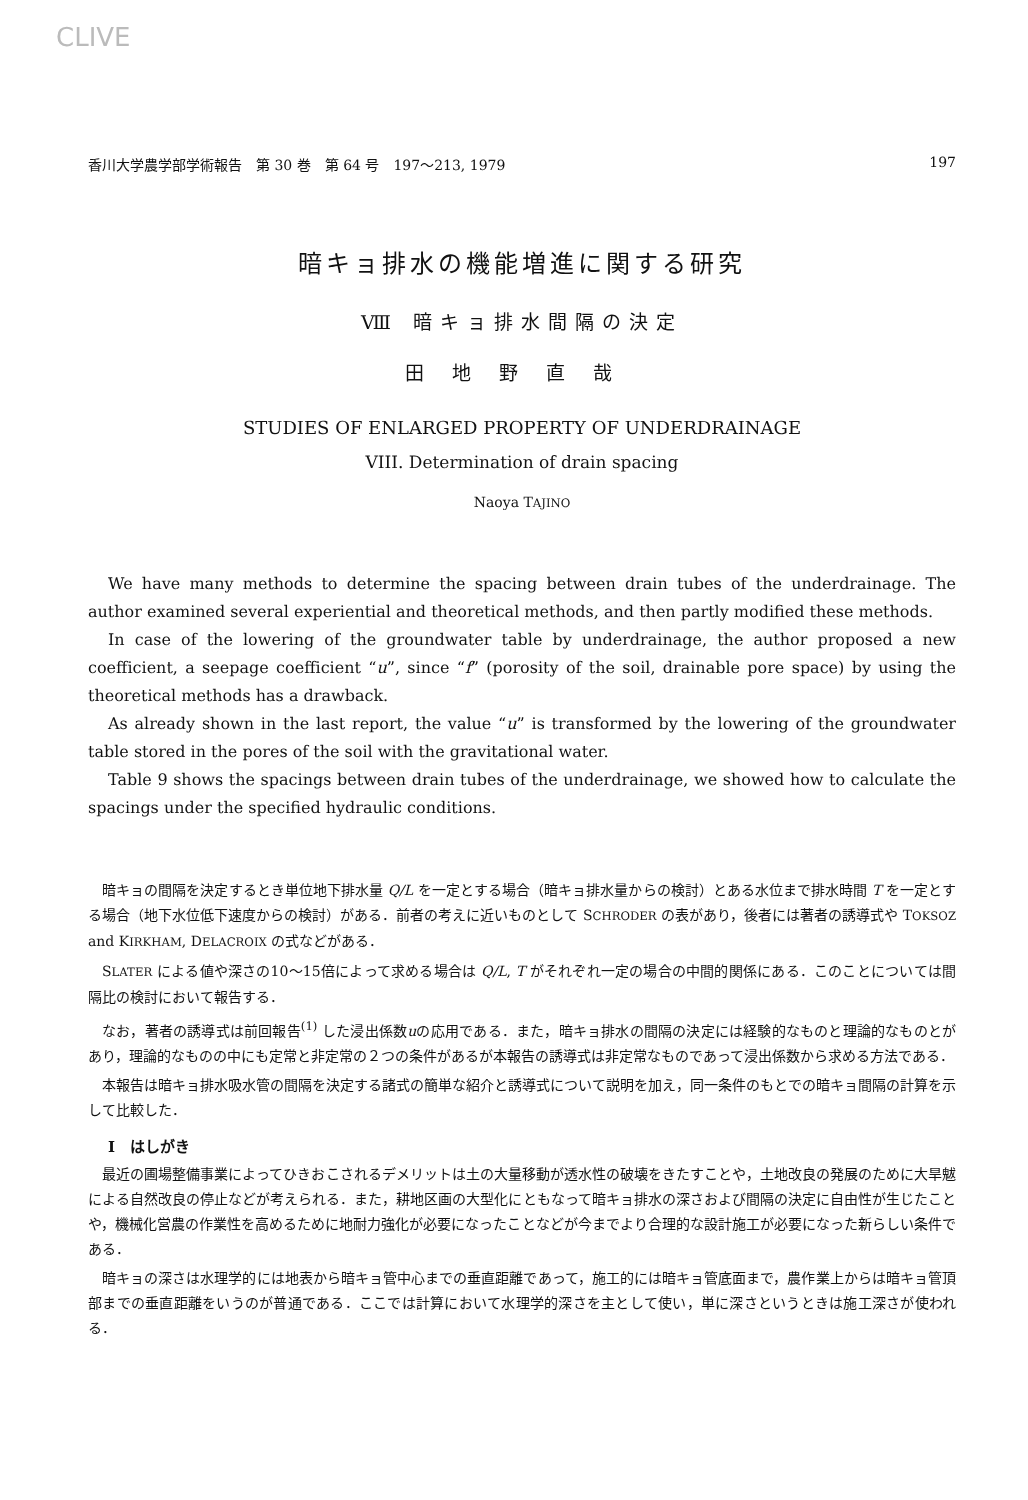CLIVE
香川大学農学部学術報告　第 30 巻　第 64 号　197～213, 1979 197
暗キョ排水の機能増進に関する研究
Ⅷ 暗キョ排水間隔の決定
田地野直哉
STUDIES OF ENLARGED PROPERTY OF UNDERDRAINAGE
VIII. Determination of drain spacing
Naoya TAJINO
We have many methods to determine the spacing between drain tubes of the underdrainage. The author examined several experiential and theoretical methods, and then partly modified these methods.
In case of the lowering of the groundwater table by underdrainage, the author proposed a new coefficient, a seepage coefficient “u”, since “f” (porosity of the soil, drainable pore space) by using the theoretical methods has a drawback.
As already shown in the last report, the value “u” is transformed by the lowering of the groundwater table stored in the pores of the soil with the gravitational water.
Table 9 shows the spacings between drain tubes of the underdrainage, we showed how to calculate the spacings under the specified hydraulic conditions.
暗キョの間隔を決定するとき単位地下排水量 Q/L を一定とする場合（暗キョ排水量からの検討）とある水位まで排水時間 T を一定とする場合（地下水位低下速度からの検討）がある．前者の考えに近いものとして SCHRODER の表があり，後者には著者の誘導式や TOKSOZ and KIRKHAM, DELACROIX の式などがある．
SLATER による値や深さの10～15倍によって求める場合は Q/L, T がそれぞれ一定の場合の中間的関係にある．このことについては間隔比の検討において報告する．
なお，著者の誘導式は前回報告<sup>(1)</sup> した浸出係数uの応用である．また，暗キョ排水の間隔の決定には経験的なものと理論的なものとがあり，理論的なものの中にも定常と非定常の２つの条件があるが本報告の誘導式は非定常なものであって浸出係数から求める方法である．
本報告は暗キョ排水吸水管の間隔を決定する諸式の簡単な紹介と誘導式について説明を加え，同一条件のもとでの暗キョ間隔の計算を示して比較した．
I　はしがき
最近の圃場整備事業によってひきおこされるデメリットは土の大量移動が透水性の破壊をきたすことや，土地改良の発展のために大旱魃による自然改良の停止などが考えられる．また，耕地区画の大型化にともなって暗キョ排水の深さおよび間隔の決定に自由性が生じたことや，機械化営農の作業性を高めるために地耐力強化が必要になったことなどが今までより合理的な設計施工が必要になった新らしい条件である．
暗キョの深さは水理学的には地表から暗キョ管中心までの垂直距離であって，施工的には暗キョ管底面まで，農作業上からは暗キョ管頂部までの垂直距離をいうのが普通である．ここでは計算において水理学的深さを主として使い，単に深さというときは施工深さが使われる．